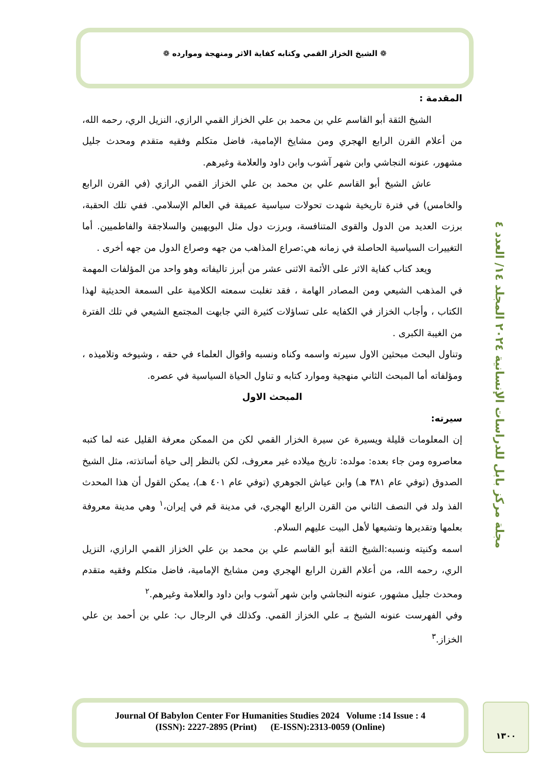❁ الشيخ الخزاز القمي وكتابه كفاية الاثر ومنهجة وموارده ❁
مجلة مركز بابل للدراسات الإنسانية ٢٠٢٤ المجلد ١٤/ العدد ٤
المقدمة :
الشيخ الثقة أبو القاسم علي بن محمد بن علي الخزاز القمي الرازي، النزيل الري، رحمه الله، من أعلام القرن الرابع الهجري ومن مشايخ الإمامية، فاضل متكلم وفقيه متقدم ومحدث جليل مشهور، عنونه النجاشي وابن شهر آشوب وابن داود والعلامة وغيرهم.
عاش الشيخ أبو القاسم علي بن محمد بن علي الخزاز القمي الرازي (في القرن الرابع والخامس) في فترة تاريخية شهدت تحولات سياسية عميقة في العالم الإسلامي. ففي تلك الحقبة، برزت العديد من الدول والقوى المتنافسة، وبرزت دول مثل البويهيين والسلاجقة والفاطميين. أما التغييرات السياسية الحاصلة في زمانه هي:صراع المذاهب من جهه وصراع الدول من جهه أخرى .
ويعد كتاب كفاية الاثر على الأئمة الاثنى عشر من أبرز تاليفاته وهو واحد من المؤلفات المهمة في المذهب الشيعي ومن المصادر الهامة ، فقد تغلبت سمعته الكلامية على السمعة الحديثية لهذا الكتاب ، وأجاب الخزاز في الكفايه على تساؤلات كثيرة التي جابهت المجتمع الشيعي في تلك الفترة من الغيبة الكبرى .
وتناول البحث مبحثين الاول سيرته واسمه وكناه ونسبه واقوال العلماء في حقه ، وشيوخه وتلاميذه ، ومؤلفاته أما المبحث الثاني منهجية وموارد كتابه و تناول الحياة السياسية في عصره.
المبحث الاول
سيرته:
إن المعلومات قليلة ويسيرة عن سيرة الخزار القمي لكن من الممكن معرفة القليل عنه لما كتبه معاصروه ومن جاء بعده: مولده: تاريخ ميلاده غير معروف، لكن بالنظر إلى حياة أساتذته، مثل الشيخ الصدوق (توفي عام ٣٨١ هـ) وابن عياش الجوهري (توفي عام ٤٠١ هـ)، يمكن القول أن هذا المحدث الفذ ولد في النصف الثاني من القرن الرابع الهجري، في مدينة قم في إيران،<sup>١</sup> وهي مدينة معروفة بعلمها وتقديرها وتشيعها لأهل البيت عليهم السلام.
اسمه وكنيته ونسبه:الشيخ الثقة أبو القاسم علي بن محمد بن علي الخزاز القمي الرازي، النزيل الري، رحمه الله، من أعلام القرن الرابع الهجري ومن مشايخ الإمامية، فاضل متكلم وفقيه متقدم ومحدث جليل مشهور، عنونه النجاشي وابن شهر آشوب وابن داود والعلامة وغيرهم.<sup>٢</sup>
وفي الفهرست عنونه الشيخ بـ علي الخزاز القمي. وكذلك في الرجال ب: علي بن أحمد بن علي الخزاز.<sup>٣</sup>
Journal Of Babylon Center For Humanities Studies 2024 Volume :14 Issue : 4
(ISSN): 2227-2895 (Print) (E-ISSN):2313-0059 (Online)
١٣٠٠